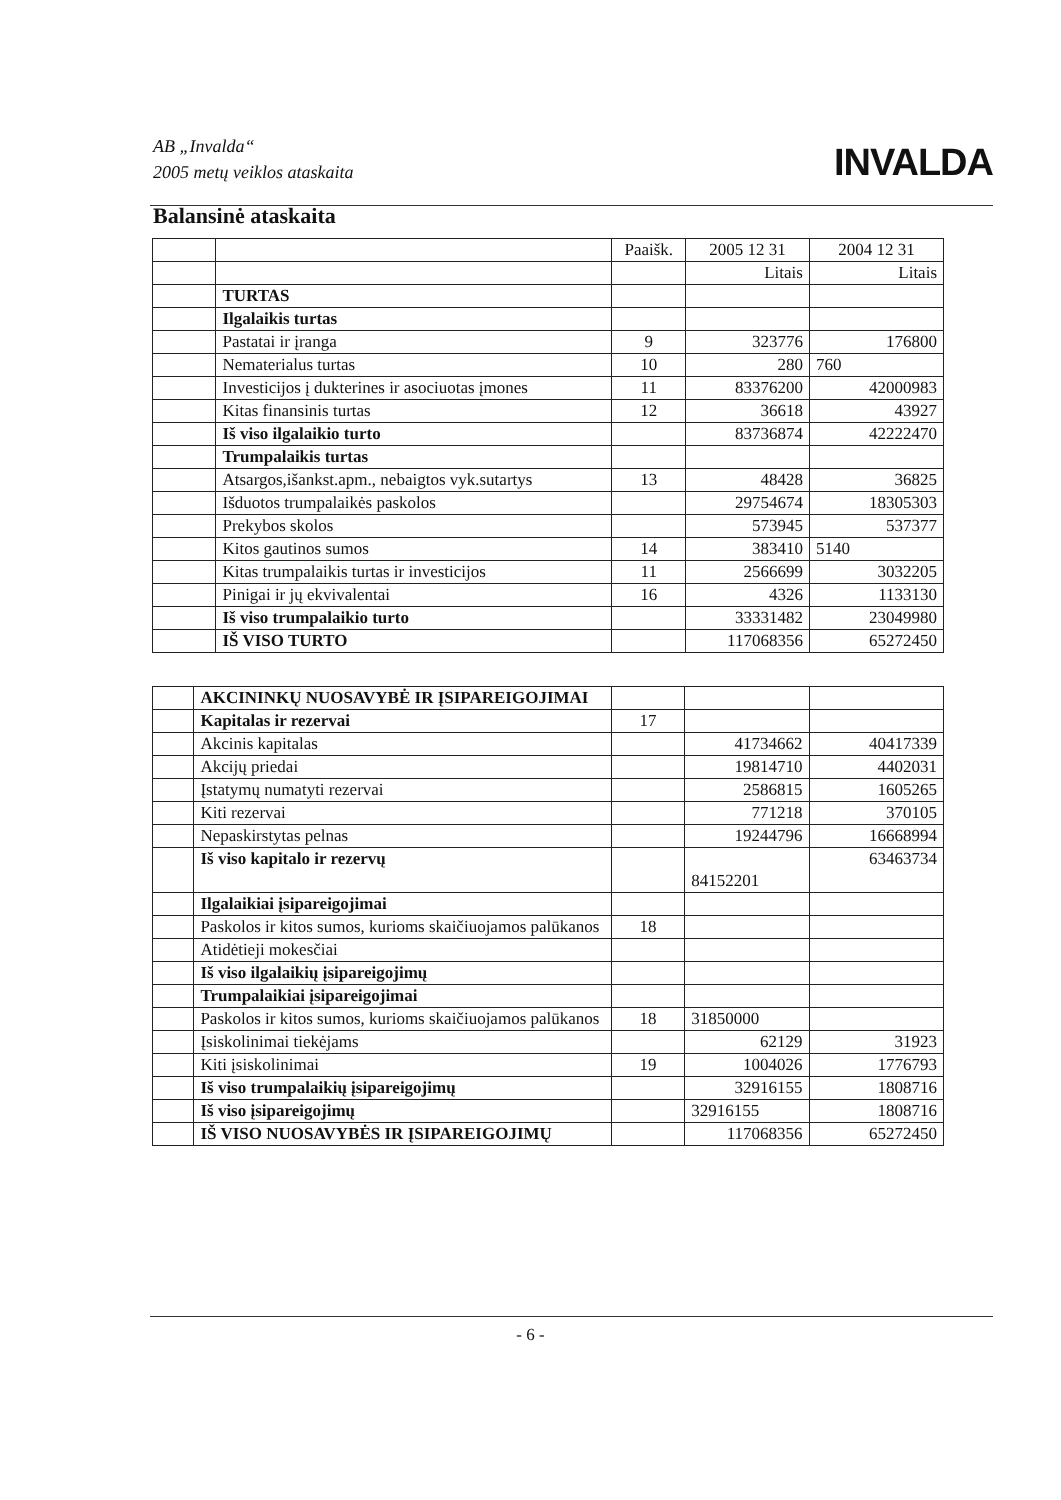AB „Invalda“2005 metų veiklos ataskaita
INVALDA
Balansinė ataskaita
| | | Paaišk. | 2005 12 31 | 2004 12 31 |
| | | | Litais | Litais |
| | TURTAS | | | |
| | Ilgalaikis turtas | | | |
| | Pastatai ir įranga | 9 | 323776 | 176800 |
| | Nematerialus turtas | 10 | 280 | 760 |
| | Investicijos į dukterines ir asociuotas įmones | 11 | 83376200 | 42000983 |
| | Kitas finansinis turtas | 12 | 36618 | 43927 |
| | Iš viso ilgalaikio turto | | 83736874 | 42222470 |
| | Trumpalaikis turtas | | | |
| | Atsargos,išankst.apm., nebaigtos vyk.sutartys | 13 | 48428 | 36825 |
| | Išduotos trumpalaikės paskolos | | 29754674 | 18305303 |
| | Prekybos skolos | | 573945 | 537377 |
| | Kitos gautinos sumos | 14 | 383410 | 5140 |
| | Kitas trumpalaikis turtas ir investicijos | 11 | 2566699 | 3032205 |
| | Pinigai ir jų ekvivalentai | 16 | 4326 | 1133130 |
| | Iš viso trumpalaikio turto | | 33331482 | 23049980 |
| | IŠ VISO TURTO | | 117068356 | 65272450 |
| | AKCININKŲ NUOSAVYBĖ IR ĮSIPAREIGOJIMAI | | | |
| | Kapitalas ir rezervai | 17 | | |
| | Akcinis kapitalas | | 41734662 | 40417339 |
| | Akcijų priedai | | 19814710 | 4402031 |
| | Įstatymų numatyti rezervai | | 2586815 | 1605265 |
| | Kiti rezervai | | 771218 | 370105 |
| | Nepaskirstytas pelnas | | 19244796 | 16668994 |
| | Iš viso kapitalo ir rezervų | | 84152201 | 63463734 |
| | Ilgalaikiai įsipareigojimai | | | |
| | Paskolos ir kitos sumos, kurioms skaičiuojamos palūkanos | 18 | | |
| | Atidėtieji mokesčiai | | | |
| | Iš viso ilgalaikių įsipareigojimų | | | |
| | Trumpalaikiai įsipareigojimai | | | |
| | Paskolos ir kitos sumos, kurioms skaičiuojamos palūkanos | 18 | 31850000 | |
| | Įsiskolinimai tiekėjams | | 62129 | 31923 |
| | Kiti įsiskolinimai | 19 | 1004026 | 1776793 |
| | Iš viso trumpalaikių įsipareigojimų | | 32916155 | 1808716 |
| | Iš viso įsipareigojimų | | 32916155 | 1808716 |
| | IŠ VISO NUOSAVYBĖS IR ĮSIPAREIGOJIMŲ | | 117068356 | 65272450 |
- 6 -